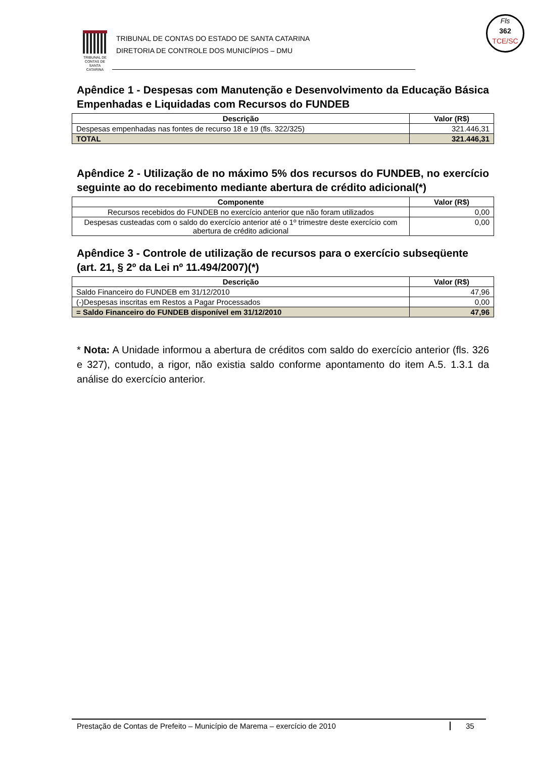TRIBUNAL DE CONTAS DE SANTA CATARINA
TRIBUNAL DE CONTAS DO ESTADO DE SANTA CATARINA
DIRETORIA DE CONTROLE DOS MUNICÍPIOS – DMU
Fls
362
TCE/SC
Apêndice 1 - Despesas com Manutenção e Desenvolvimento da Educação Básica Empenhadas e Liquidadas com Recursos do FUNDEB
| Descrição | Valor (R$) |
| --- | --- |
| Despesas empenhadas nas fontes de recurso 18 e 19 (fls. 322/325) | 321.446,31 |
| TOTAL | 321.446,31 |
Apêndice 2 - Utilização de no máximo 5% dos recursos do FUNDEB, no exercício seguinte ao do recebimento mediante abertura de crédito adicional(*)
| Componente | Valor (R$) |
| --- | --- |
| Recursos recebidos do FUNDEB no exercício anterior que não foram utilizados | 0,00 |
| Despesas custeadas com o saldo do exercício anterior até o 1º trimestre deste exercício com abertura de crédito adicional | 0,00 |
Apêndice 3 - Controle de utilização de recursos para o exercício subseqüente (art. 21, § 2º da Lei nº 11.494/2007)(*)
| Descrição | Valor (R$) |
| --- | --- |
| Saldo Financeiro do FUNDEB em 31/12/2010 | 47,96 |
| (-)Despesas inscritas em Restos a Pagar Processados | 0,00 |
| = Saldo Financeiro do FUNDEB disponível em 31/12/2010 | 47,96 |
* Nota: A Unidade informou a abertura de créditos com saldo do exercício anterior (fls. 326 e 327), contudo, a rigor, não existia saldo conforme apontamento do item A.5. 1.3.1 da análise do exercício anterior.
Prestação de Contas de Prefeito – Município de Marema – exercício de 2010 35